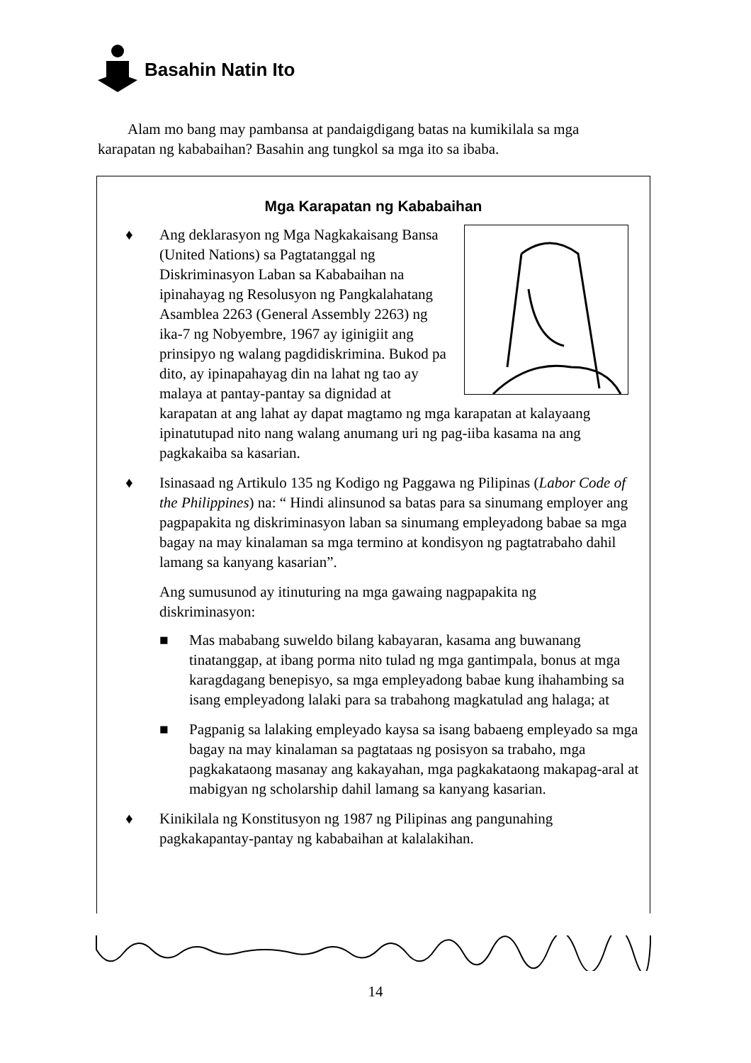Basahin Natin Ito
Alam mo bang may pambansa at pandaigdigang batas na kumikilala sa mga karapatan ng kababaihan? Basahin ang tungkol sa mga ito sa ibaba.
Mga Karapatan ng Kababaihan
♦ Ang deklarasyon ng Mga Nagkakaisang Bansa (United Nations) sa Pagtatanggal ng Diskriminasyon Laban sa Kababaihan na ipinahayag ng Resolusyon ng Pangkalahatang Asamblea 2263 (General Assembly 2263) ng ika-7 ng Nobyembre, 1967 ay iginigiit ang prinsipyo ng walang pagdidiskrimina. Bukod pa dito, ay ipinapahayag din na lahat ng tao ay malaya at pantay-pantay sa dignidad at karapatan at ang lahat ay dapat magtamo ng mga karapatan at kalayaang ipinatutupad nito nang walang anumang uri ng pag-iiba kasama na ang pagkakaiba sa kasarian.
♦ Isinasaad ng Artikulo 135 ng Kodigo ng Paggawa ng Pilipinas (Labor Code of the Philippines) na: “ Hindi alinsunod sa batas para sa sinumang employer ang pagpapakita ng diskriminasyon laban sa sinumang empleyadong babae sa mga bagay na may kinalaman sa mga termino at kondisyon ng pagtatrabaho dahil lamang sa kanyang kasarian”.
Ang sumusunod ay itinuturing na mga gawaing nagpapakita ng diskriminasyon:
■ Mas mababang suweldo bilang kabayaran, kasama ang buwanang tinatanggap, at ibang porma nito tulad ng mga gantimpala, bonus at mga karagdagang benepisyo, sa mga empleyadong babae kung ihahambing sa isang empleyadong lalaki para sa trabahong magkatulad ang halaga; at
■ Pagpanig sa lalaking empleyado kaysa sa isang babaeng empleyado sa mga bagay na may kinalaman sa pagtataas ng posisyon sa trabaho, mga pagkakataong masanay ang kakayahan, mga pagkakataong makapag-aral at mabigyan ng scholarship dahil lamang sa kanyang kasarian.
♦ Kinikilala ng Konstitusyon ng 1987 ng Pilipinas ang pangunahing pagkakapantay-pantay ng kababaihan at kalalakihan.
14